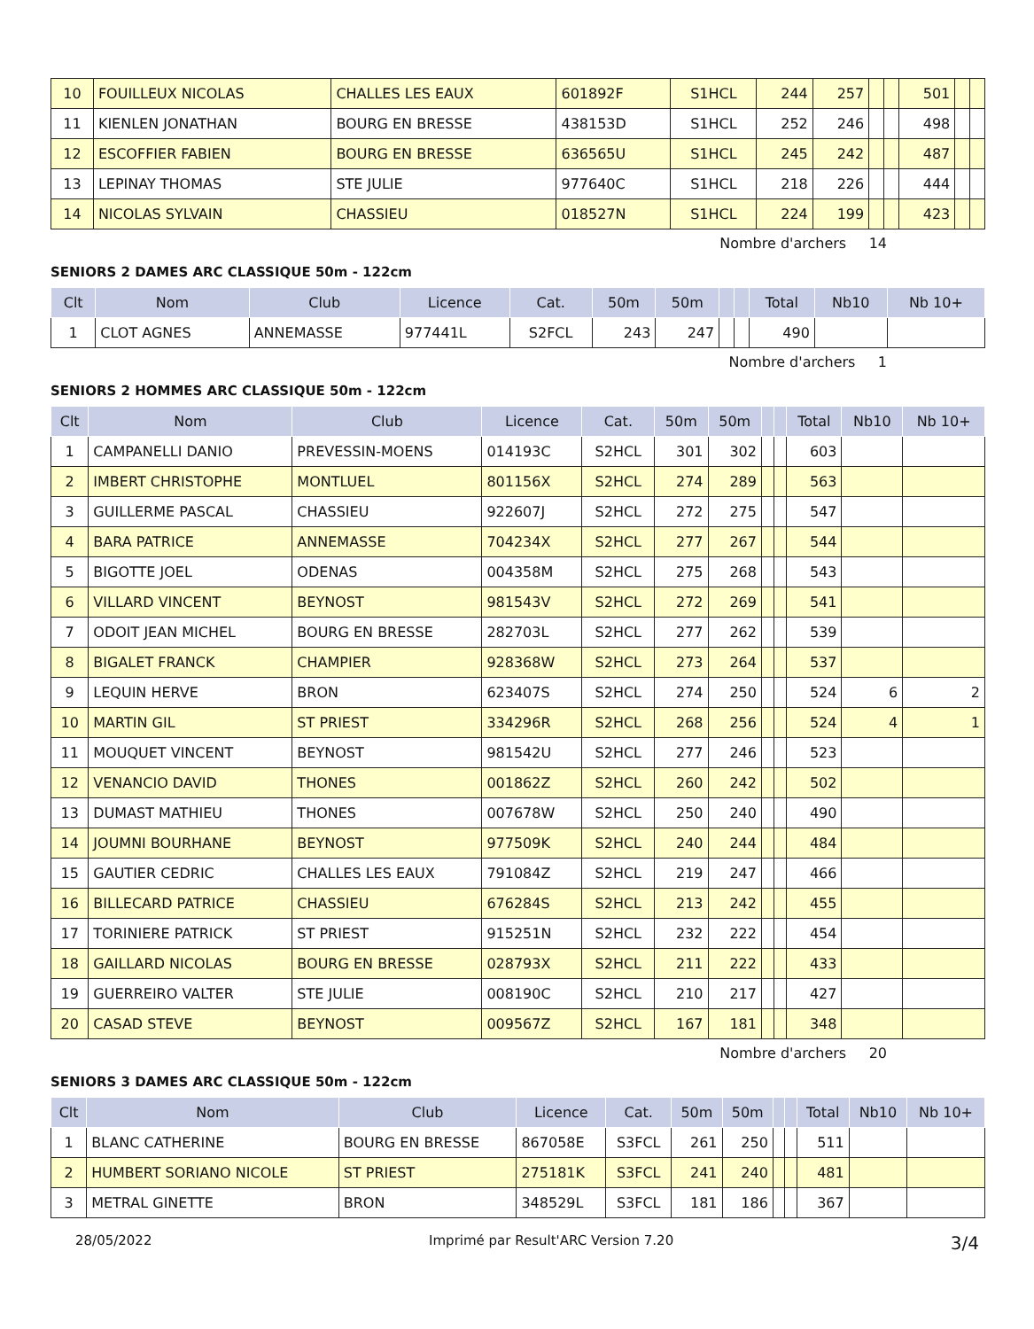| 10 | FOUILLEUX NICOLAS | CHALLES LES EAUX | 601892F | S1HCL | 244 | 257 | | | 501 | | |
| 11 | KIENLEN JONATHAN | BOURG EN BRESSE | 438153D | S1HCL | 252 | 246 | | | 498 | | |
| 12 | ESCOFFIER FABIEN | BOURG EN BRESSE | 636565U | S1HCL | 245 | 242 | | | 487 | | |
| 13 | LEPINAY THOMAS | STE JULIE | 977640C | S1HCL | 218 | 226 | | | 444 | | |
| 14 | NICOLAS SYLVAIN | CHASSIEU | 018527N | S1HCL | 224 | 199 | | | 423 | | |
Nombre d'archers 14
SENIORS 2 DAMES ARC CLASSIQUE 50m - 122cm
| Clt | Nom | Club | Licence | Cat. | 50m | 50m | | | Total | Nb10 | Nb 10+ |
| --- | --- | --- | --- | --- | --- | --- | --- | --- | --- | --- | --- |
| 1 | CLOT AGNES | ANNEMASSE | 977441L | S2FCL | 243 | 247 | | | 490 | | |
Nombre d'archers 1
SENIORS 2 HOMMES ARC CLASSIQUE 50m - 122cm
| Clt | Nom | Club | Licence | Cat. | 50m | 50m | | | Total | Nb10 | Nb 10+ |
| --- | --- | --- | --- | --- | --- | --- | --- | --- | --- | --- | --- |
| 1 | CAMPANELLI DANIO | PREVESSIN-MOENS | 014193C | S2HCL | 301 | 302 | | | 603 | | |
| 2 | IMBERT CHRISTOPHE | MONTLUEL | 801156X | S2HCL | 274 | 289 | | | 563 | | |
| 3 | GUILLERME PASCAL | CHASSIEU | 922607J | S2HCL | 272 | 275 | | | 547 | | |
| 4 | BARA PATRICE | ANNEMASSE | 704234X | S2HCL | 277 | 267 | | | 544 | | |
| 5 | BIGOTTE JOEL | ODENAS | 004358M | S2HCL | 275 | 268 | | | 543 | | |
| 6 | VILLARD VINCENT | BEYNOST | 981543V | S2HCL | 272 | 269 | | | 541 | | |
| 7 | ODOIT JEAN MICHEL | BOURG EN BRESSE | 282703L | S2HCL | 277 | 262 | | | 539 | | |
| 8 | BIGALET FRANCK | CHAMPIER | 928368W | S2HCL | 273 | 264 | | | 537 | | |
| 9 | LEQUIN HERVE | BRON | 623407S | S2HCL | 274 | 250 | | | 524 | 6 | 2 |
| 10 | MARTIN GIL | ST PRIEST | 334296R | S2HCL | 268 | 256 | | | 524 | 4 | 1 |
| 11 | MOUQUET VINCENT | BEYNOST | 981542U | S2HCL | 277 | 246 | | | 523 | | |
| 12 | VENANCIO DAVID | THONES | 001862Z | S2HCL | 260 | 242 | | | 502 | | |
| 13 | DUMAST MATHIEU | THONES | 007678W | S2HCL | 250 | 240 | | | 490 | | |
| 14 | JOUMNI BOURHANE | BEYNOST | 977509K | S2HCL | 240 | 244 | | | 484 | | |
| 15 | GAUTIER CEDRIC | CHALLES LES EAUX | 791084Z | S2HCL | 219 | 247 | | | 466 | | |
| 16 | BILLECARD PATRICE | CHASSIEU | 676284S | S2HCL | 213 | 242 | | | 455 | | |
| 17 | TORINIERE PATRICK | ST PRIEST | 915251N | S2HCL | 232 | 222 | | | 454 | | |
| 18 | GAILLARD NICOLAS | BOURG EN BRESSE | 028793X | S2HCL | 211 | 222 | | | 433 | | |
| 19 | GUERREIRO VALTER | STE JULIE | 008190C | S2HCL | 210 | 217 | | | 427 | | |
| 20 | CASAD STEVE | BEYNOST | 009567Z | S2HCL | 167 | 181 | | | 348 | | |
Nombre d'archers 20
SENIORS 3 DAMES ARC CLASSIQUE 50m - 122cm
| Clt | Nom | Club | Licence | Cat. | 50m | 50m | | | Total | Nb10 | Nb 10+ |
| --- | --- | --- | --- | --- | --- | --- | --- | --- | --- | --- | --- |
| 1 | BLANC CATHERINE | BOURG EN BRESSE | 867058E | S3FCL | 261 | 250 | | | 511 | | |
| 2 | HUMBERT SORIANO NICOLE | ST PRIEST | 275181K | S3FCL | 241 | 240 | | | 481 | | |
| 3 | METRAL GINETTE | BRON | 348529L | S3FCL | 181 | 186 | | | 367 | | |
28/05/2022 Imprimé par Result'ARC Version 7.20 3/4